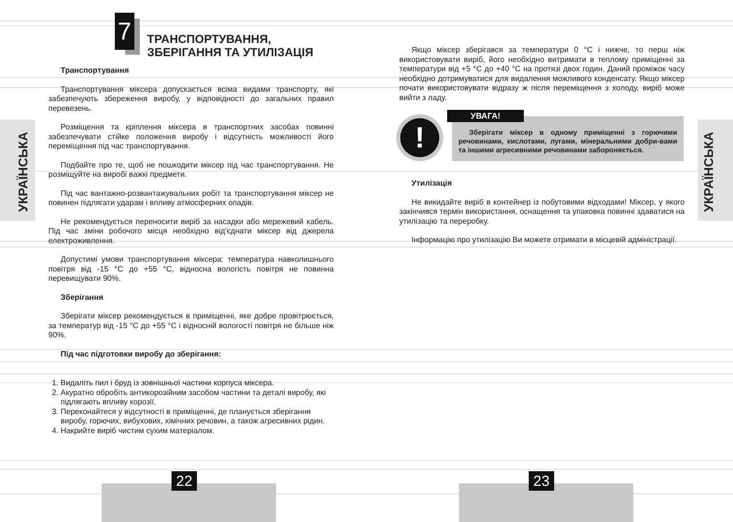УКРАЇНСЬКА
УКРАЇНСЬКА
7
ТРАНСПОРТУВАННЯ,
ЗБЕРІГАННЯ ТА УТИЛІЗАЦІЯ
Транспортування
Транспортування міксера допускається всіма видами транспорту, які забезпечують збереження виробу, у відповідності до загальних правил перевезень.
Розміщення та кріплення міксера в транспортних засобах повинні забезпечувати стійке положення виробу і відсутність можливості його переміщення під час транспортування.
Подбайте про те, щоб не пошкодити міксер під час транспортування. Не розміщуйте на виробі важкі предмети.
Під час вантажно-розвантажувальних робіт та транспортування міксер не повинен підлягати ударам і впливу атмосферних опадів.
Не рекомендується переносити виріб за насадки або мережевий кабель. Під час зміни робочого місця необхідно від'єднати міксер від джерела електроживлення.
Допустимі умови транспортування міксера: температура навколишнього повітря від -15 °C до +55 °C, відносна вологість повітря не повинна перевищувати 90%.
Зберігання
Зберігати міксер рекомендується в приміщенні, яке добре провітрюється, за температур від -15 °C до +55 °C і відносній вологості повітря не більше ніж 90%.
Під час підготовки виробу до зберігання:
1. Видаліть пил і бруд із зовнішньої частини корпуса міксера.
2. Акуратно обробіть антикорозійним засобом частини та деталі виробу, які підлягають впливу корозії.
3. Переконайтеся у відсутності в приміщенні, де планується зберігання виробу, горючих, вибухових, хімічних речовин, а також агресивних рідин.
4. Накрийте виріб чистим сухим матеріалом.
Якщо міксер зберігався за температури 0 °C і нижче, то перш ніж використовувати виріб, його необхідно витримати в теплому приміщенні за температури від +5 °C до +40 °C на протязі двох годин. Даний проміжок часу необхідно дотримуватися для видалення можливого конденсату. Якщо міксер почати використовувати відразу ж після переміщення з холоду, виріб може вийти з ладу.
!
УВАГА!
Зберігати міксер в одному приміщенні з горючими речовинами, кислотами, лугами, мінеральними добри-вами та іншими агресивними речовинами забороняється.
Утилізація
Не викидайте виріб в контейнер із побутовими відходами! Міксер, у якого закінчився термін використання, оснащення та упаковка повинні здаватися на утилізацію та переробку.
Інформацію про утилізацію Ви можете отримати в місцевій адміністрації.
22 23